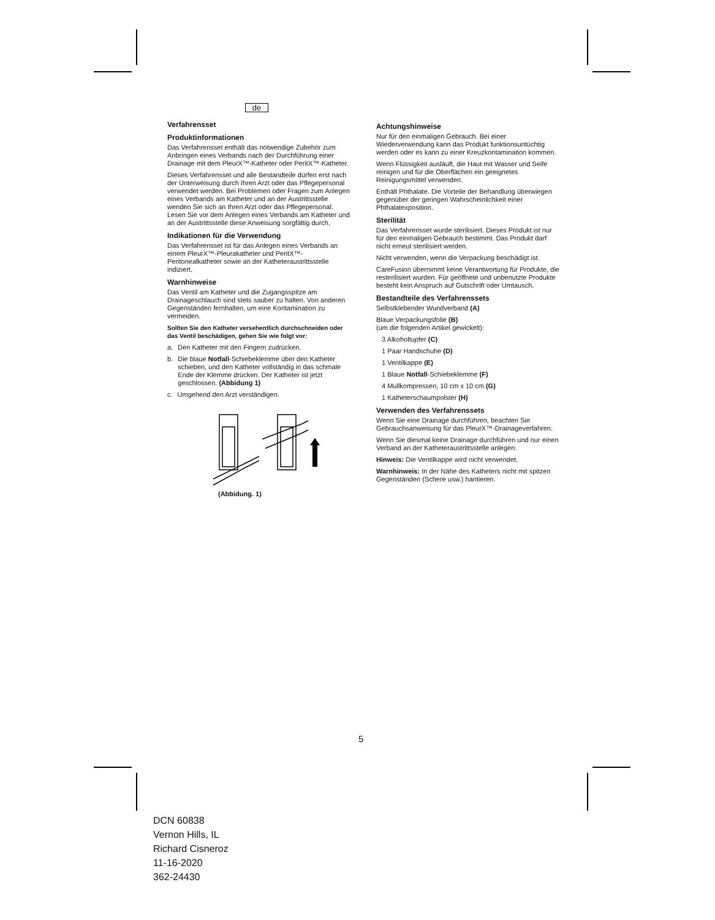de
Verfahrensset
Produktinformationen
Das Verfahrensset enthält das notwendige Zubehör zum Anbringen eines Verbands nach der Durchführung einer Drainage mit dem PleurX™-Katheter oder PeritX™-Katheter.
Dieses Verfahrensset und alle Bestandteile dürfen erst nach der Unterweisung durch Ihren Arzt oder das Pflegepersonal verwendet werden. Bei Problemen oder Fragen zum Anlegen eines Verbands am Katheter und an der Austrittsstelle wenden Sie sich an Ihren Arzt oder das Pflegepersonal. Lesen Sie vor dem Anlegen eines Verbands am Katheter und an der Austrittsstelle diese Anweisung sorgfältig durch.
Indikationen für die Verwendung
Das Verfahrensset ist für das Anlegen eines Verbands an einem PleurX™-Pleurakatheter und PeritX™-Peritonealkatheter sowie an der Katheteraustrittsstelle indiziert.
Warnhinweise
Das Ventil am Katheter und die Zugangsspitze am Drainageschlauch sind stets sauber zu halten. Von anderen Gegenständen fernhalten, um eine Kontamination zu vermeiden.
Sollten Sie den Katheter versehentlich durchschneiden oder das Ventil beschädigen, gehen Sie wie folgt vor:
a. Den Katheter mit den Fingern zudrücken.
b. Die blaue Notfall-Schiebeklemme über den Katheter schieben, und den Katheter vollständig in das schmale Ende der Klemme drücken. Der Katheter ist jetzt geschlossen. (Abbidung 1)
c. Umgehend den Arzt verständigen.
(Abbidung. 1)
Achtungshinweise
Nur für den einmaligen Gebrauch. Bei einer Wiederverwendung kann das Produkt funktionsuntüchtig werden oder es kann zu einer Kreuzkontamination kommen.
Wenn Flüssigkeit ausläuft, die Haut mit Wasser und Seife reinigen und für die Oberflächen ein geeignetes Reinigungsmittel verwenden.
Enthält Phthalate. Die Vorteile der Behandlung überwiegen gegenüber der geringen Wahrscheinlichkeit einer Phthalatexposition.
Sterilität
Das Verfahrensset wurde sterilisiert. Dieses Produkt ist nur für den einmaligen Gebrauch bestimmt. Das Produkt darf nicht erneut sterilisiert werden.
Nicht verwenden, wenn die Verpackung beschädigt ist.
CareFusion übernimmt keine Verantwortung für Produkte, die resterilisiert wurden. Für geöffnete und unbenutzte Produkte besteht kein Anspruch auf Gutschrift oder Umtausch.
Bestandteile des Verfahrenssets
Selbstklebender Wundverband (A)
Blaue Verpackungsfolie (B)
(um die folgenden Artikel gewickelt):
3 Alkoholtupfer (C)
1 Paar Handschuhe (D)
1 Ventilkappe (E)
1 Blaue Notfall-Schiebeklemme (F)
4 Mullkompressen, 10 cm x 10 cm (G)
1 Katheterschaumpolster (H)
Verwenden des Verfahrenssets
Wenn Sie eine Drainage durchführen, beachten Sie Gebrauchsanweisung für das PleurX™-Drainageverfahren.
Wenn Sie diesmal keine Drainage durchführen und nur einen Verband an der Katheteraustrittsstelle anlegen:
Hinweis: Die Ventilkappe wird nicht verwendet.
Warnhinweis: In der Nähe des Katheters nicht mit spitzen Gegenständen (Schere usw.) hantieren.
5
DCN 60838
Vernon Hills, IL
Richard Cisneroz
11-16-2020
362-24430